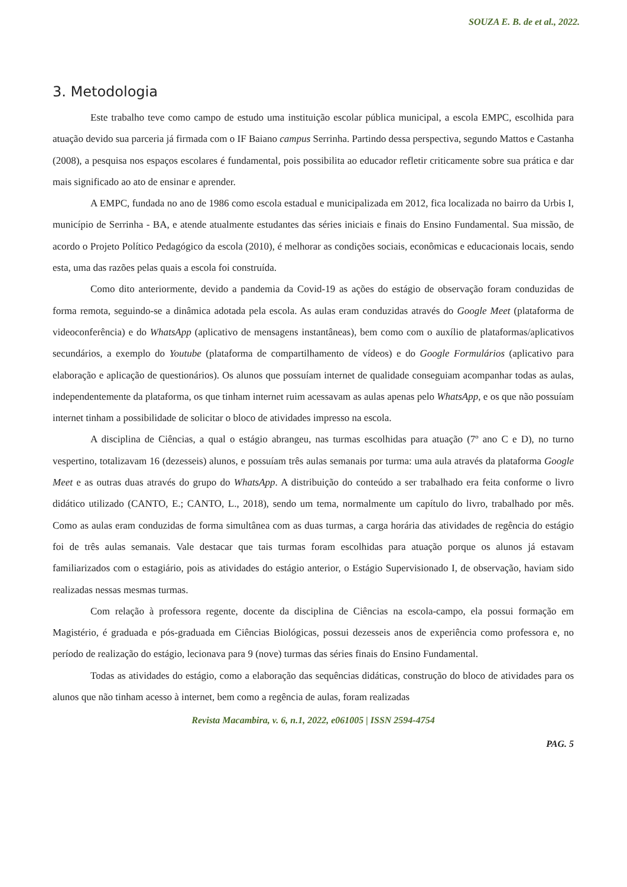SOUZA E. B. de et al., 2022.
3. Metodologia
Este trabalho teve como campo de estudo uma instituição escolar pública municipal, a escola EMPC, escolhida para atuação devido sua parceria já firmada com o IF Baiano campus Serrinha. Partindo dessa perspectiva, segundo Mattos e Castanha (2008), a pesquisa nos espaços escolares é fundamental, pois possibilita ao educador refletir criticamente sobre sua prática e dar mais significado ao ato de ensinar e aprender.
A EMPC, fundada no ano de 1986 como escola estadual e municipalizada em 2012, fica localizada no bairro da Urbis I, município de Serrinha - BA, e atende atualmente estudantes das séries iniciais e finais do Ensino Fundamental. Sua missão, de acordo o Projeto Político Pedagógico da escola (2010), é melhorar as condições sociais, econômicas e educacionais locais, sendo esta, uma das razões pelas quais a escola foi construída.
Como dito anteriormente, devido a pandemia da Covid-19 as ações do estágio de observação foram conduzidas de forma remota, seguindo-se a dinâmica adotada pela escola. As aulas eram conduzidas através do Google Meet (plataforma de videoconferência) e do WhatsApp (aplicativo de mensagens instantâneas), bem como com o auxílio de plataformas/aplicativos secundários, a exemplo do Youtube (plataforma de compartilhamento de vídeos) e do Google Formulários (aplicativo para elaboração e aplicação de questionários). Os alunos que possuíam internet de qualidade conseguiam acompanhar todas as aulas, independentemente da plataforma, os que tinham internet ruim acessavam as aulas apenas pelo WhatsApp, e os que não possuíam internet tinham a possibilidade de solicitar o bloco de atividades impresso na escola.
A disciplina de Ciências, a qual o estágio abrangeu, nas turmas escolhidas para atuação (7º ano C e D), no turno vespertino, totalizavam 16 (dezesseis) alunos, e possuíam três aulas semanais por turma: uma aula através da plataforma Google Meet e as outras duas através do grupo do WhatsApp. A distribuição do conteúdo a ser trabalhado era feita conforme o livro didático utilizado (CANTO, E.; CANTO, L., 2018), sendo um tema, normalmente um capítulo do livro, trabalhado por mês. Como as aulas eram conduzidas de forma simultânea com as duas turmas, a carga horária das atividades de regência do estágio foi de três aulas semanais. Vale destacar que tais turmas foram escolhidas para atuação porque os alunos já estavam familiarizados com o estagiário, pois as atividades do estágio anterior, o Estágio Supervisionado I, de observação, haviam sido realizadas nessas mesmas turmas.
Com relação à professora regente, docente da disciplina de Ciências na escola-campo, ela possui formação em Magistério, é graduada e pós-graduada em Ciências Biológicas, possui dezesseis anos de experiência como professora e, no período de realização do estágio, lecionava para 9 (nove) turmas das séries finais do Ensino Fundamental.
Todas as atividades do estágio, como a elaboração das sequências didáticas, construção do bloco de atividades para os alunos que não tinham acesso à internet, bem como a regência de aulas, foram realizadas
Revista Macambira, v. 6, n.1, 2022, e061005 | ISSN 2594-4754
PAG. 5